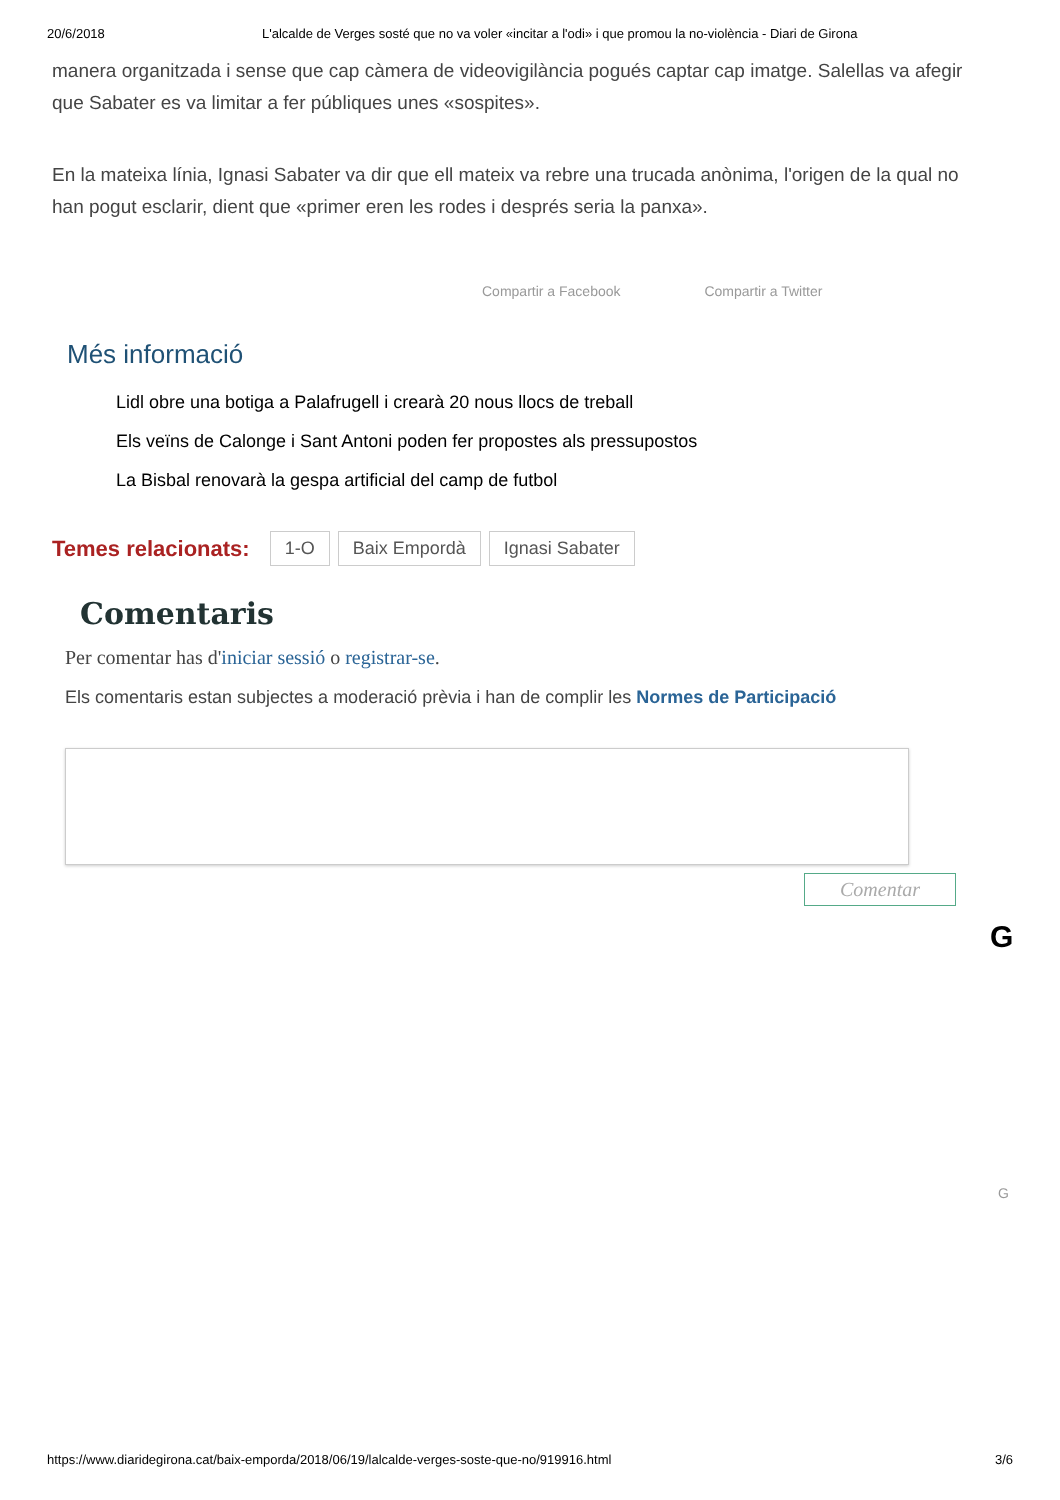20/6/2018 L'alcalde de Verges sosté que no va voler «incitar a l'odi» i que promou la no-violència - Diari de Girona
manera organitzada i sense que cap càmera de videovigilància pogués captar cap imatge. Salellas va afegir que Sabater es va limitar a fer públiques unes «sospites».
En la mateixa línia, Ignasi Sabater va dir que ell mateix va rebre una trucada anònima, l'origen de la qual no han pogut esclarir, dient que «primer eren les rodes i després seria la panxa».
Compartir a Facebook Compartir a Twitter
Més informació
Lidl obre una botiga a Palafrugell i crearà 20 nous llocs de treball
Els veïns de Calonge i Sant Antoni poden fer propostes als pressupostos
La Bisbal renovarà la gespa artificial del camp de futbol
Temes relacionats: 1-O Baix Empordà Ignasi Sabater
Comentaris
Per comentar has d'iniciar sessió o registrar-se.
Els comentaris estan subjectes a moderació prèvia i han de complir les Normes de Participació
Comentar
G
G
https://www.diaridegirona.cat/baix-emporda/2018/06/19/lalcalde-verges-soste-que-no/919916.html 3/6